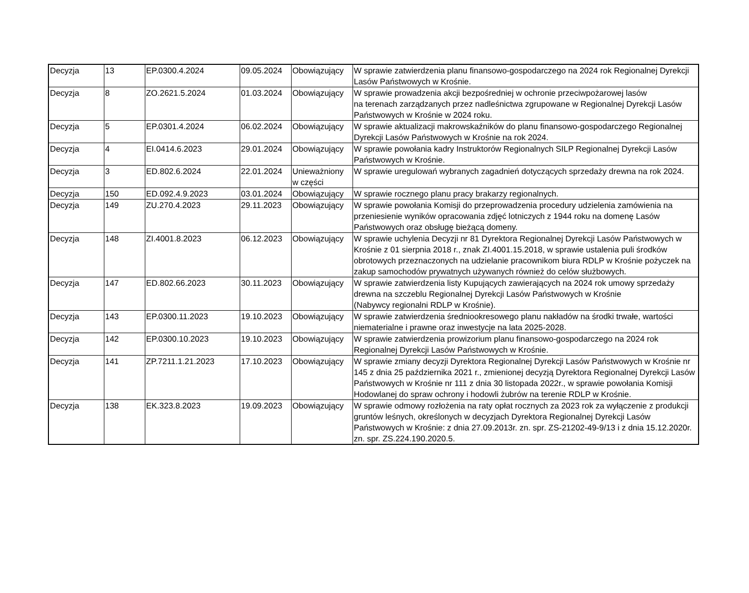| Decyzja | 13 | EP.0300.4.2024 | 09.05.2024 | Obowiązujący | W sprawie zatwierdzenia planu finansowo-gospodarczego na 2024 rok Regionalnej Dyrekcji Lasów Państwowych w Krośnie. |
| Decyzja | 8 | ZO.2621.5.2024 | 01.03.2024 | Obowiązujący | W sprawie prowadzenia akcji bezpośredniej w ochronie przeciwpożarowej lasów na terenach zarządzanych przez nadleśnictwa zgrupowane w Regionalnej Dyrekcji Lasów Państwowych w Krośnie w 2024 roku. |
| Decyzja | 5 | EP.0301.4.2024 | 06.02.2024 | Obowiązujący | W sprawie aktualizacji makrowskaźników do planu finansowo-gospodarczego Regionalnej Dyrekcji Lasów Państwowych w Krośnie na rok 2024. |
| Decyzja | 4 | EI.0414.6.2023 | 29.01.2024 | Obowiązujący | W sprawie powołania kadry Instruktorów Regionalnych SILP Regionalnej Dyrekcji Lasów Państwowych w Krośnie. |
| Decyzja | 3 | ED.802.6.2024 | 22.01.2024 | Unieważniony w części | W sprawie uregulowań wybranych zagadnień dotyczących sprzedaży drewna na rok 2024. |
| Decyzja | 150 | ED.092.4.9.2023 | 03.01.2024 | Obowiązujący | W sprawie rocznego planu pracy brakarzy regionalnych. |
| Decyzja | 149 | ZU.270.4.2023 | 29.11.2023 | Obowiązujący | W sprawie powołania Komisji do przeprowadzenia procedury udzielenia zamówienia na przeniesienie wyników opracowania zdjęć lotniczych z 1944 roku na domenę Lasów Państwowych oraz obsługę bieżącą domeny. |
| Decyzja | 148 | ZI.4001.8.2023 | 06.12.2023 | Obowiązujący | W sprawie uchylenia Decyzji nr 81 Dyrektora Regionalnej Dyrekcji Lasów Państwowych w Krośnie z 01 sierpnia 2018 r., znak ZI.4001.15.2018, w sprawie ustalenia puli środków obrotowych przeznaczonych na udzielanie pracownikom biura RDLP w Krośnie pożyczek na zakup samochodów prywatnych używanych również do celów służbowych. |
| Decyzja | 147 | ED.802.66.2023 | 30.11.2023 | Obowiązujący | W sprawie zatwierdzenia listy Kupujących zawierających na 2024 rok umowy sprzedaży drewna na szczeblu Regionalnej Dyrekcji Lasów Państwowych w Krośnie (Nabywcy regionalni RDLP w Krośnie). |
| Decyzja | 143 | EP.0300.11.2023 | 19.10.2023 | Obowiązujący | W sprawie zatwierdzenia średniookresowego planu nakładów na środki trwałe, wartości niematerialne i prawne oraz inwestycje na lata 2025-2028. |
| Decyzja | 142 | EP.0300.10.2023 | 19.10.2023 | Obowiązujący | W sprawie zatwierdzenia prowizorium planu finansowo-gospodarczego na 2024 rok Regionalnej Dyrekcji Lasów Państwowych w Krośnie. |
| Decyzja | 141 | ZP.7211.1.21.2023 | 17.10.2023 | Obowiązujący | W sprawie zmiany decyzji Dyrektora Regionalnej Dyrekcji Lasów Państwowych w Krośnie nr 145 z dnia 25 października 2021 r., zmienionej decyzją Dyrektora Regionalnej Dyrekcji Lasów Państwowych w Krośnie nr 111 z dnia 30 listopada 2022r., w sprawie powołania Komisji Hodowlanej do spraw ochrony i hodowli żubrów na terenie RDLP w Krośnie. |
| Decyzja | 138 | EK.323.8.2023 | 19.09.2023 | Obowiązujący | W sprawie odmowy rozłożenia na raty opłat rocznych za 2023 rok za wyłączenie z produkcji gruntów leśnych, określonych w decyzjach Dyrektora Regionalnej Dyrekcji Lasów Państwowych w Krośnie: z dnia 27.09.2013r. zn. spr. ZS-21202-49-9/13 i z dnia 15.12.2020r. zn. spr. ZS.224.190.2020.5. |